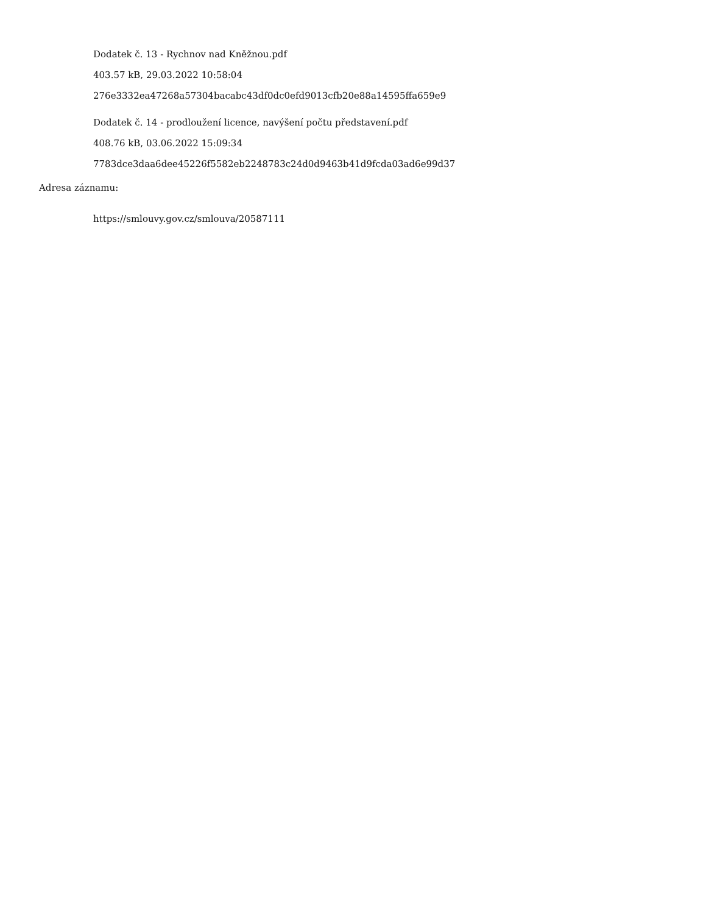Dodatek č. 13 - Rychnov nad Kněžnou.pdf
403.57 kB, 29.03.2022 10:58:04
276e3332ea47268a57304bacabc43df0dc0efd9013cfb20e88a14595ffa659e9
Dodatek č. 14 - prodloužení licence, navýšení počtu představení.pdf
408.76 kB, 03.06.2022 15:09:34
7783dce3daa6dee45226f5582eb2248783c24d0d9463b41d9fcda03ad6e99d37
Adresa záznamu:
https://smlouvy.gov.cz/smlouva/20587111